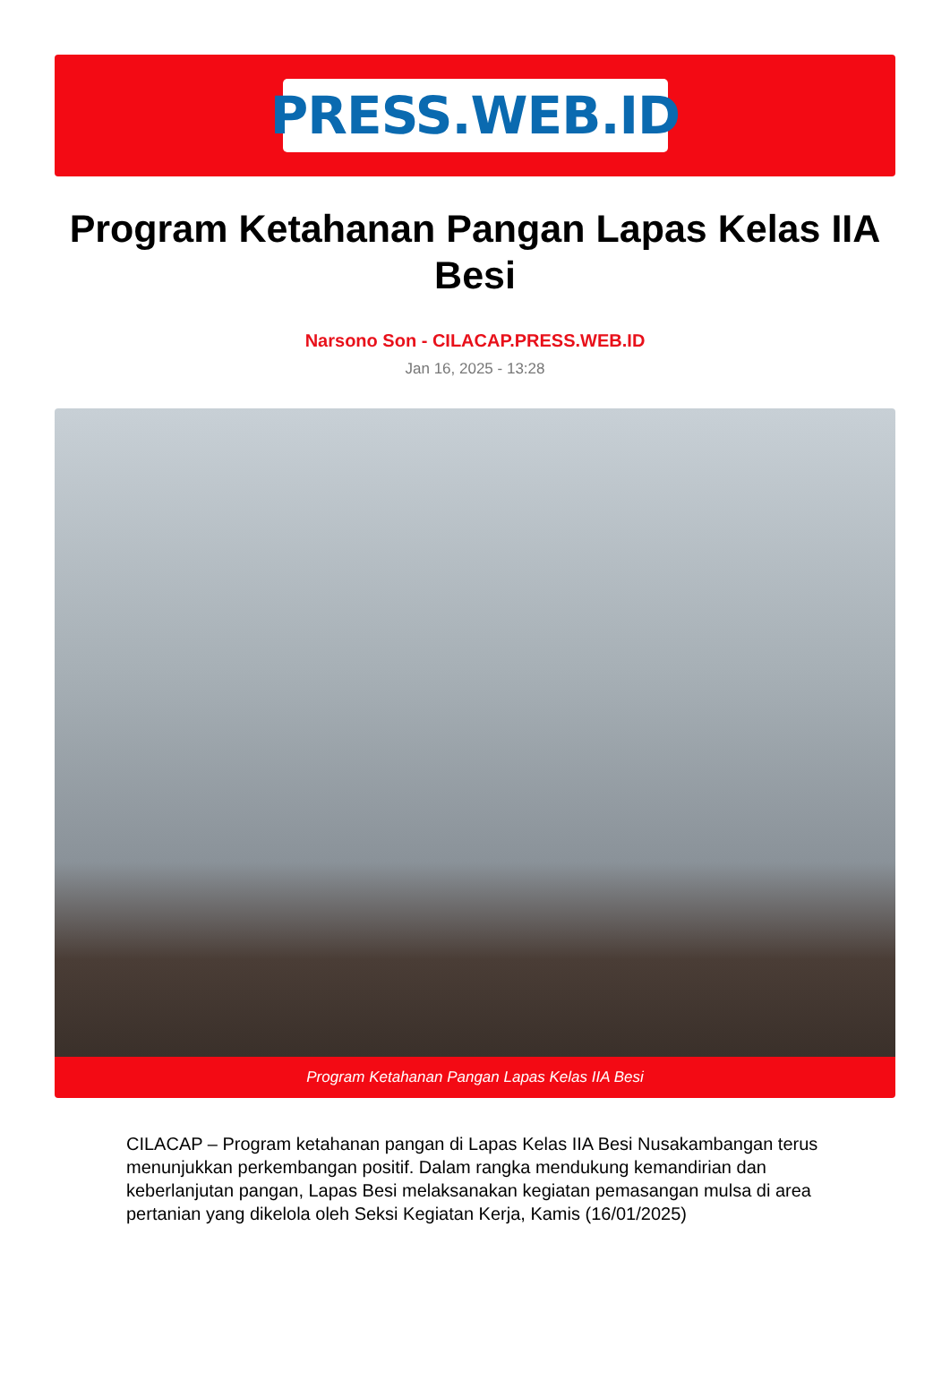PRESS.WEB.ID
Program Ketahanan Pangan Lapas Kelas IIA Besi
Narsono Son - CILACAP.PRESS.WEB.ID
Jan 16, 2025 - 13:28
Program Ketahanan Pangan Lapas Kelas IIA Besi
CILACAP – Program ketahanan pangan di Lapas Kelas IIA Besi Nusakambangan terus menunjukkan perkembangan positif. Dalam rangka mendukung kemandirian dan keberlanjutan pangan, Lapas Besi melaksanakan kegiatan pemasangan mulsa di area pertanian yang dikelola oleh Seksi Kegiatan Kerja, Kamis (16/01/2025)